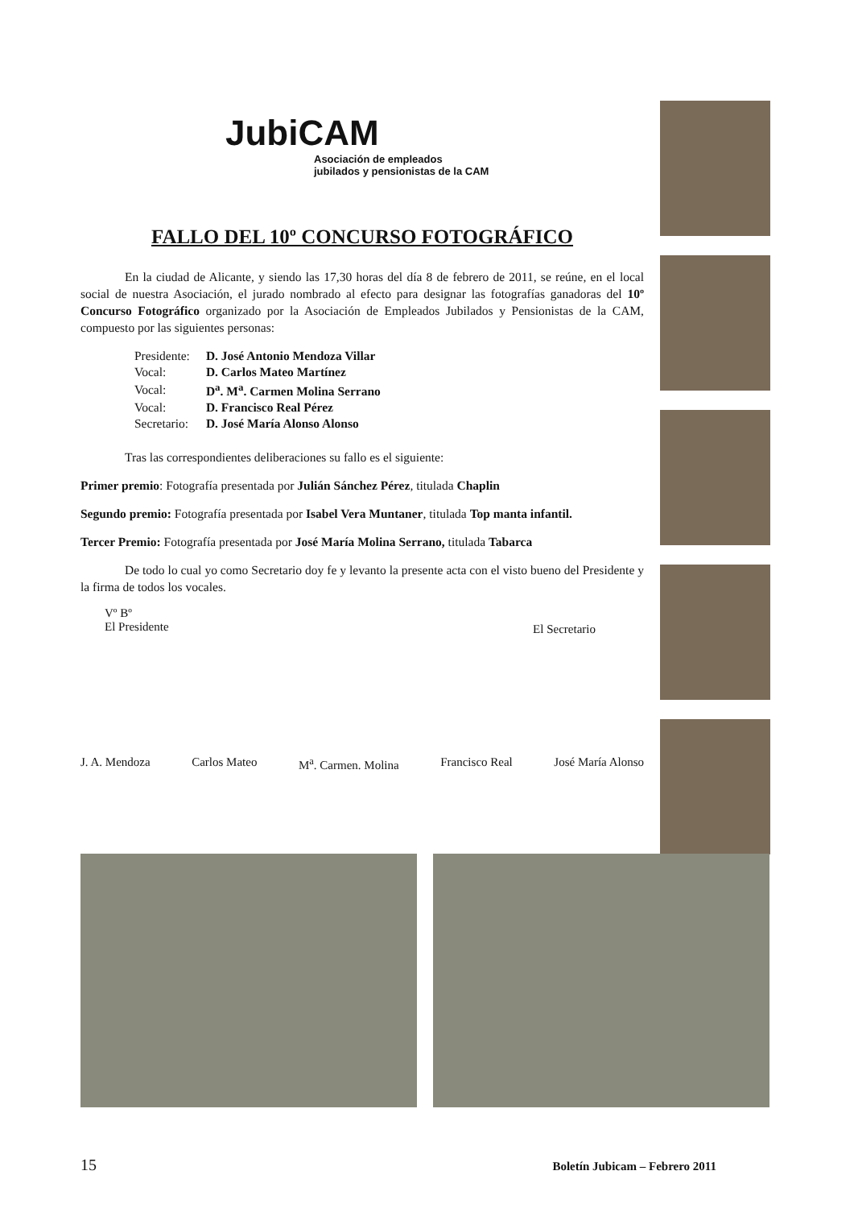JubiCAM
Asociación de empleados
jubilados y pensionistas de la CAM
FALLO DEL 10º CONCURSO FOTOGRÁFICO
En la ciudad de Alicante, y siendo las 17,30 horas del día 8 de febrero de 2011, se reúne, en el local social de nuestra Asociación, el jurado nombrado al efecto para designar las fotografías ganadoras del 10º Concurso Fotográfico organizado por la Asociación de Empleados Jubilados y Pensionistas de la CAM, compuesto por las siguientes personas:
| Presidente: | D. José Antonio Mendoza Villar |
| Vocal: | D. Carlos Mateo Martínez |
| Vocal: | D<sup>a</sup>. M<sup>a</sup>. Carmen Molina Serrano |
| Vocal: | D. Francisco Real Pérez |
| Secretario: | D. José María Alonso Alonso |
Tras las correspondientes deliberaciones su fallo es el siguiente:
Primer premio: Fotografía presentada por Julián Sánchez Pérez, titulada Chaplin
Segundo premio: Fotografía presentada por Isabel Vera Muntaner, titulada Top manta infantil.
Tercer Premio: Fotografía presentada por José María Molina Serrano, titulada Tabarca
De todo lo cual yo como Secretario doy fe y levanto la presente acta con el visto bueno del Presidente y la firma de todos los vocales.
Vº Bº
El Presidente El Secretario
J. A. Mendoza Carlos Mateo M<sup>a</sup>. Carmen. Molina Francisco Real José María Alonso
15 Boletín Jubicam – Febrero 2011